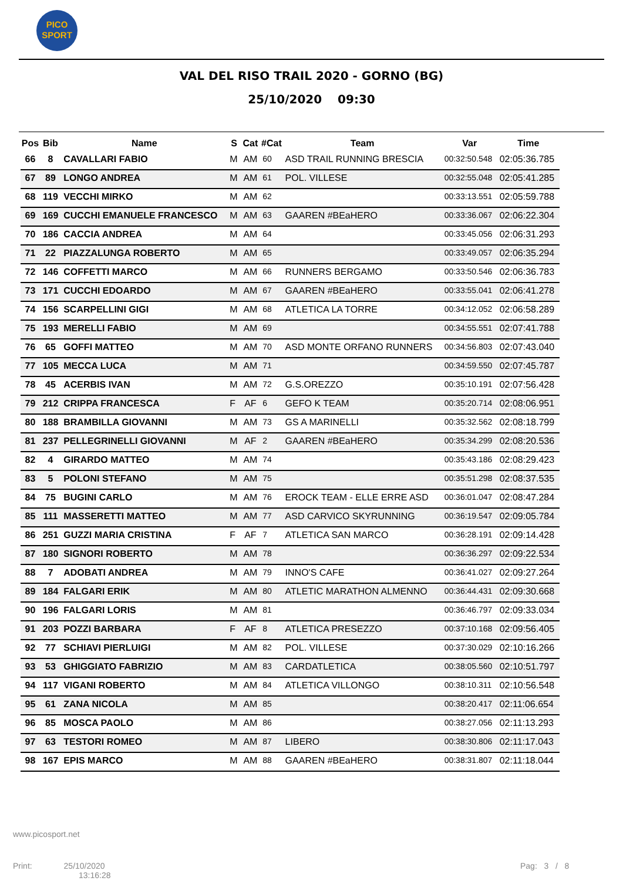PICO
SPORT
VAL DEL RISO TRAIL 2020 - GORNO (BG)
25/10/2020 09:30
| Pos | Bib | Name | S | Cat | #Cat | Team | Var | Time |
| --- | --- | --- | --- | --- | --- | --- | --- | --- |
| 66 | 8 | CAVALLARI FABIO | M | AM | 60 | ASD TRAIL RUNNING BRESCIA | 00:32:50.548 | 02:05:36.785 |
| 67 | 89 | LONGO ANDREA | M | AM | 61 | POL. VILLESE | 00:32:55.048 | 02:05:41.285 |
| 68 | 119 | VECCHI MIRKO | M | AM | 62 | | 00:33:13.551 | 02:05:59.788 |
| 69 | 169 | CUCCHI EMANUELE FRANCESCO | M | AM | 63 | GAAREN #BEaHERO | 00:33:36.067 | 02:06:22.304 |
| 70 | 186 | CACCIA ANDREA | M | AM | 64 | | 00:33:45.056 | 02:06:31.293 |
| 71 | 22 | PIAZZALUNGA ROBERTO | M | AM | 65 | | 00:33:49.057 | 02:06:35.294 |
| 72 | 146 | COFFETTI MARCO | M | AM | 66 | RUNNERS BERGAMO | 00:33:50.546 | 02:06:36.783 |
| 73 | 171 | CUCCHI EDOARDO | M | AM | 67 | GAAREN #BEaHERO | 00:33:55.041 | 02:06:41.278 |
| 74 | 156 | SCARPELLINI GIGI | M | AM | 68 | ATLETICA LA TORRE | 00:34:12.052 | 02:06:58.289 |
| 75 | 193 | MERELLI FABIO | M | AM | 69 | | 00:34:55.551 | 02:07:41.788 |
| 76 | 65 | GOFFI MATTEO | M | AM | 70 | ASD MONTE ORFANO RUNNERS | 00:34:56.803 | 02:07:43.040 |
| 77 | 105 | MECCA LUCA | M | AM | 71 | | 00:34:59.550 | 02:07:45.787 |
| 78 | 45 | ACERBIS IVAN | M | AM | 72 | G.S.OREZZO | 00:35:10.191 | 02:07:56.428 |
| 79 | 212 | CRIPPA FRANCESCA | F | AF | 6 | GEFO K TEAM | 00:35:20.714 | 02:08:06.951 |
| 80 | 188 | BRAMBILLA GIOVANNI | M | AM | 73 | GS A MARINELLI | 00:35:32.562 | 02:08:18.799 |
| 81 | 237 | PELLEGRINELLI GIOVANNI | M | AF | 2 | GAAREN #BEaHERO | 00:35:34.299 | 02:08:20.536 |
| 82 | 4 | GIRARDO MATTEO | M | AM | 74 | | 00:35:43.186 | 02:08:29.423 |
| 83 | 5 | POLONI STEFANO | M | AM | 75 | | 00:35:51.298 | 02:08:37.535 |
| 84 | 75 | BUGINI CARLO | M | AM | 76 | EROCK TEAM - ELLE ERRE ASD | 00:36:01.047 | 02:08:47.284 |
| 85 | 111 | MASSERETTI MATTEO | M | AM | 77 | ASD CARVICO SKYRUNNING | 00:36:19.547 | 02:09:05.784 |
| 86 | 251 | GUZZI MARIA CRISTINA | F | AF | 7 | ATLETICA SAN MARCO | 00:36:28.191 | 02:09:14.428 |
| 87 | 180 | SIGNORI ROBERTO | M | AM | 78 | | 00:36:36.297 | 02:09:22.534 |
| 88 | 7 | ADOBATI ANDREA | M | AM | 79 | INNO'S CAFE | 00:36:41.027 | 02:09:27.264 |
| 89 | 184 | FALGARI ERIK | M | AM | 80 | ATLETIC MARATHON ALMENNO | 00:36:44.431 | 02:09:30.668 |
| 90 | 196 | FALGARI LORIS | M | AM | 81 | | 00:36:46.797 | 02:09:33.034 |
| 91 | 203 | POZZI BARBARA | F | AF | 8 | ATLETICA PRESEZZO | 00:37:10.168 | 02:09:56.405 |
| 92 | 77 | SCHIAVI PIERLUIGI | M | AM | 82 | POL. VILLESE | 00:37:30.029 | 02:10:16.266 |
| 93 | 53 | GHIGGIATO FABRIZIO | M | AM | 83 | CARDATLETICA | 00:38:05.560 | 02:10:51.797 |
| 94 | 117 | VIGANI ROBERTO | M | AM | 84 | ATLETICA VILLONGO | 00:38:10.311 | 02:10:56.548 |
| 95 | 61 | ZANA NICOLA | M | AM | 85 | | 00:38:20.417 | 02:11:06.654 |
| 96 | 85 | MOSCA PAOLO | M | AM | 86 | | 00:38:27.056 | 02:11:13.293 |
| 97 | 63 | TESTORI ROMEO | M | AM | 87 | LIBERO | 00:38:30.806 | 02:11:17.043 |
| 98 | 167 | EPIS MARCO | M | AM | 88 | GAAREN #BEaHERO | 00:38:31.807 | 02:11:18.044 |
www.picosport.net
Print: 25/10/2020
13:16:28
Pag: 3 / 8